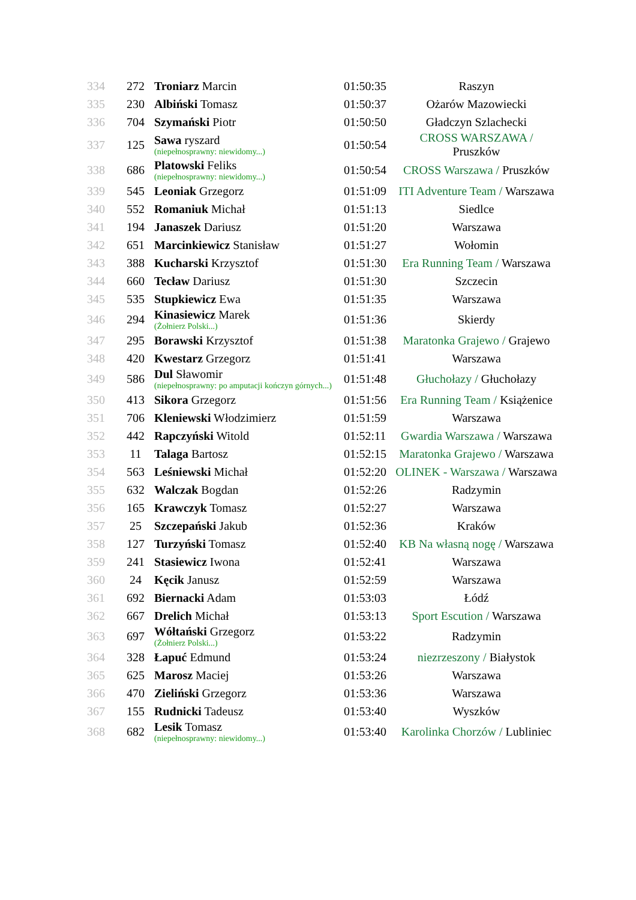| 334 | 272 | Troniarz Marcin | 01:50:35 | Raszyn |
| 335 | 230 | Albiński Tomasz | 01:50:37 | Ożarów Mazowiecki |
| 336 | 704 | Szymański Piotr | 01:50:50 | Gładczyn Szlachecki |
| 337 | 125 | Sawa ryszard (niepełnosprawny: niewidomy...) | 01:50:54 | CROSS WARSZAWA / Pruszków |
| 338 | 686 | Platowski Feliks (niepełnosprawny: niewidomy...) | 01:50:54 | CROSS Warszawa / Pruszków |
| 339 | 545 | Leoniak Grzegorz | 01:51:09 | ITI Adventure Team / Warszawa |
| 340 | 552 | Romaniuk Michał | 01:51:13 | Siedlce |
| 341 | 194 | Janaszek Dariusz | 01:51:20 | Warszawa |
| 342 | 651 | Marcinkiewicz Stanisław | 01:51:27 | Wołomin |
| 343 | 388 | Kucharski Krzysztof | 01:51:30 | Era Running Team / Warszawa |
| 344 | 660 | Tecław Dariusz | 01:51:30 | Szczecin |
| 345 | 535 | Stupkiewicz Ewa | 01:51:35 | Warszawa |
| 346 | 294 | Kinasiewicz Marek (Żołnierz Polski...) | 01:51:36 | Skierdy |
| 347 | 295 | Borawski Krzysztof | 01:51:38 | Maratonka Grajewo / Grajewo |
| 348 | 420 | Kwestarz Grzegorz | 01:51:41 | Warszawa |
| 349 | 586 | Dul Sławomir (niepełnosprawny: po amputacji kończyn górnych...) | 01:51:48 | Głuchołazy / Głuchołazy |
| 350 | 413 | Sikora Grzegorz | 01:51:56 | Era Running Team / Książenice |
| 351 | 706 | Kleniewski Włodzimierz | 01:51:59 | Warszawa |
| 352 | 442 | Rapczyński Witold | 01:52:11 | Gwardia Warszawa / Warszawa |
| 353 | 11 | Talaga Bartosz | 01:52:15 | Maratonka Grajewo / Warszawa |
| 354 | 563 | Leśniewski Michał | 01:52:20 | OLINEK - Warszawa / Warszawa |
| 355 | 632 | Walczak Bogdan | 01:52:26 | Radzymin |
| 356 | 165 | Krawczyk Tomasz | 01:52:27 | Warszawa |
| 357 | 25 | Szczepański Jakub | 01:52:36 | Kraków |
| 358 | 127 | Turzyński Tomasz | 01:52:40 | KB Na własną nogę / Warszawa |
| 359 | 241 | Stasiewicz Iwona | 01:52:41 | Warszawa |
| 360 | 24 | Kęcik Janusz | 01:52:59 | Warszawa |
| 361 | 692 | Biernacki Adam | 01:53:03 | Łódź |
| 362 | 667 | Drelich Michał | 01:53:13 | Sport Escution / Warszawa |
| 363 | 697 | Wółtański Grzegorz (Żołnierz Polski...) | 01:53:22 | Radzymin |
| 364 | 328 | Łapuć Edmund | 01:53:24 | niezrzeszony / Białystok |
| 365 | 625 | Marosz Maciej | 01:53:26 | Warszawa |
| 366 | 470 | Zieliński Grzegorz | 01:53:36 | Warszawa |
| 367 | 155 | Rudnicki Tadeusz | 01:53:40 | Wyszków |
| 368 | 682 | Lesik Tomasz (niepełnosprawny: niewidomy...) | 01:53:40 | Karolinka Chorzów / Lubliniec |